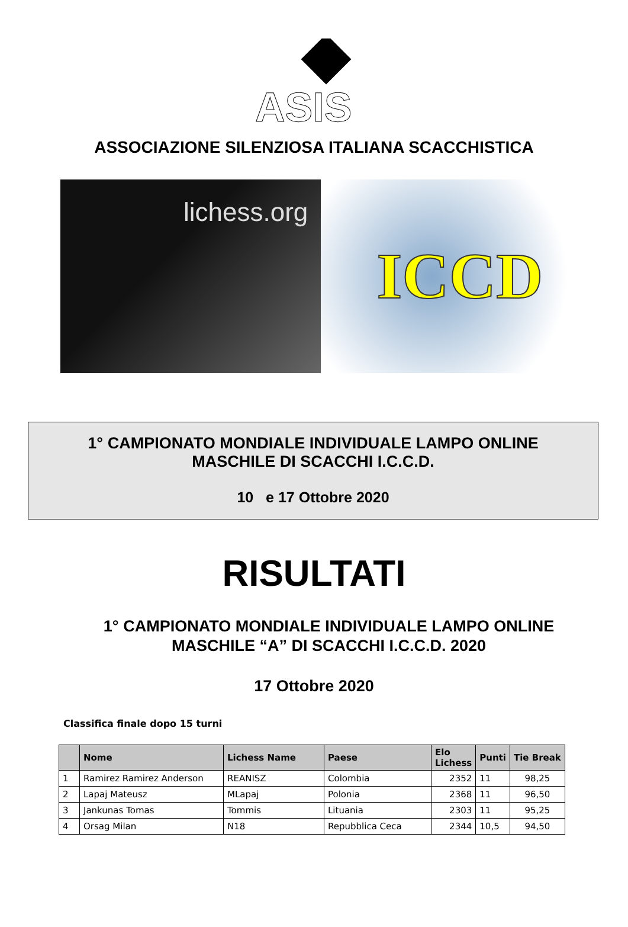ASIS
ASSOCIAZIONE SILENZIOSA ITALIANA SCACCHISTICA
lichess.org
ICCD
1° CAMPIONATO MONDIALE INDIVIDUALE LAMPO ONLINE
MASCHILE DI SCACCHI I.C.C.D.
10 e 17 Ottobre 2020
RISULTATI
1° CAMPIONATO MONDIALE INDIVIDUALE LAMPO ONLINE
MASCHILE “A” DI SCACCHI I.C.C.D. 2020
17 Ottobre 2020
Classifica finale dopo 15 turni
| | Nome | Lichess Name | Paese | Elo Lichess | Punti | Tie Break |
| --- | --- | --- | --- | --- | --- | --- |
| 1 | Ramirez Ramirez Anderson | REANISZ | Colombia | 2352 | 11 | 98,25 |
| 2 | Lapaj Mateusz | MLapaj | Polonia | 2368 | 11 | 96,50 |
| 3 | Jankunas Tomas | Tommis | Lituania | 2303 | 11 | 95,25 |
| 4 | Orsag Milan | N18 | Repubblica Ceca | 2344 | 10,5 | 94,50 |